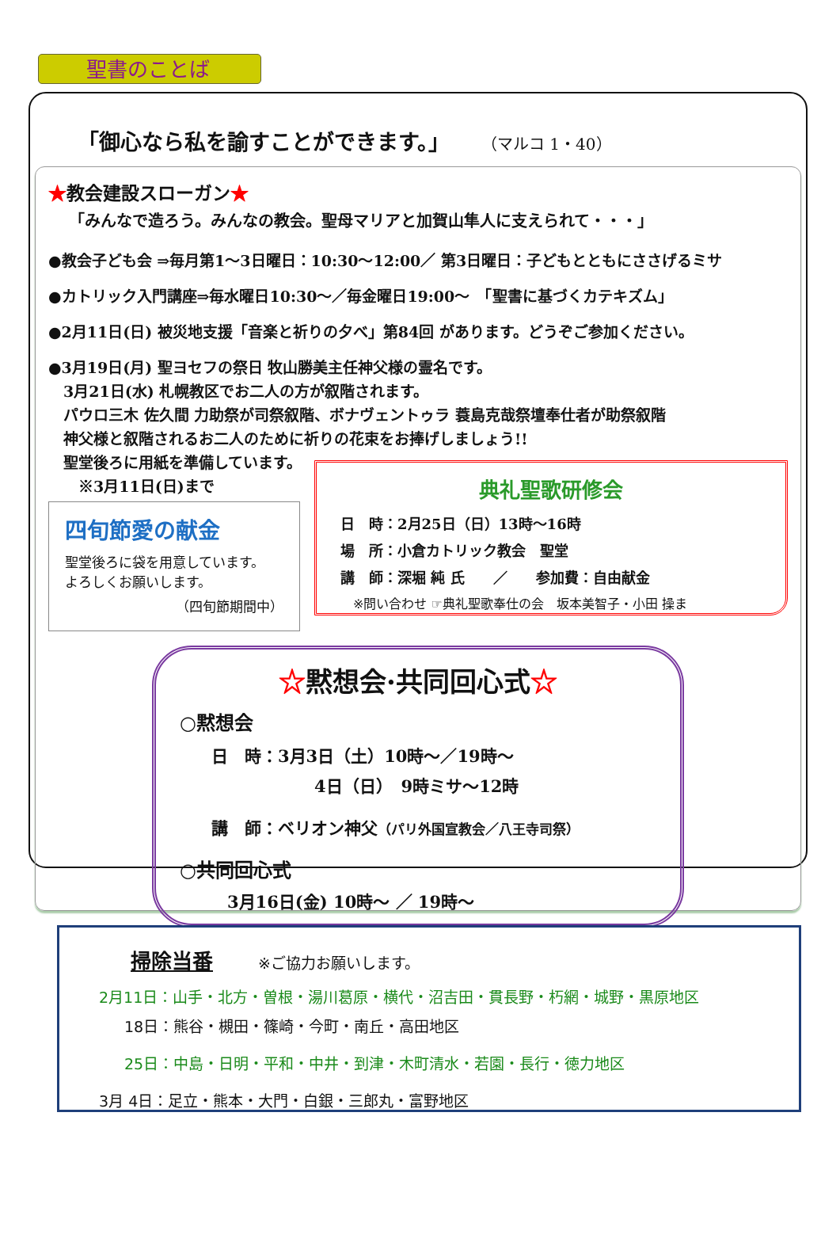聖書のことば
「御心なら私を諭すことができます。」 （マルコ 1・40）
★教会建設スローガン★
「みんなで造ろう。みんなの教会。聖母マリアと加賀山隼人に支えられて・・・」
●教会子ども会 ⇒毎月第1～3日曜日：10:30～12:00／ 第3日曜日：子どもとともにささげるミサ
●カトリック入門講座⇒毎水曜日10:30～／毎金曜日19:00～　「聖書に基づくカテキズム」
●2月11日(日) 被災地支援「音楽と祈りの夕べ」第84回 があります。どうぞご参加ください。
●3月19日(月) 聖ヨセフの祭日 牧山勝美主任神父様の霊名です。
　3月21日(水) 札幌教区でお二人の方が叙階されます。
　パウロ三木 佐久間 力助祭が司祭叙階、ボナヴェントゥラ 蓑島克哉祭壇奉仕者が助祭叙階
　神父様と叙階されるお二人のために祈りの花束をお捧げしましょう!!
　聖堂後ろに用紙を準備しています。
　　※3月11日(日)まで
四旬節愛の献金
聖堂後ろに袋を用意しています。
よろしくお願いします。
（四旬節期間中）
典礼聖歌研修会
日　時：2月25日（日）13時～16時
場　所：小倉カトリック教会　聖堂
講　師：深堀 純 氏　　／　　参加費：自由献金
　※問い合わせ ☞典礼聖歌奉仕の会　坂本美智子・小田 操ま
☆黙想会·共同回心式☆
○黙想会
日　時：3月3日（土）10時～／19時～
4日（日）　9時ミサ～12時
講　師：ベリオン神父（パリ外国宣教会／八王寺司祭）
○共同回心式
3月16日(金) 10時～ ／ 19時～
掃除当番　　　※ご協力お願いします。
2月11日：山手・北方・曽根・湯川葛原・横代・沼吉田・貫長野・朽網・城野・黒原地区
18日：熊谷・槻田・篠崎・今町・南丘・高田地区
25日：中島・日明・平和・中井・到津・木町清水・若園・長行・徳力地区
3月 4日：足立・熊本・大門・白銀・三郎丸・富野地区